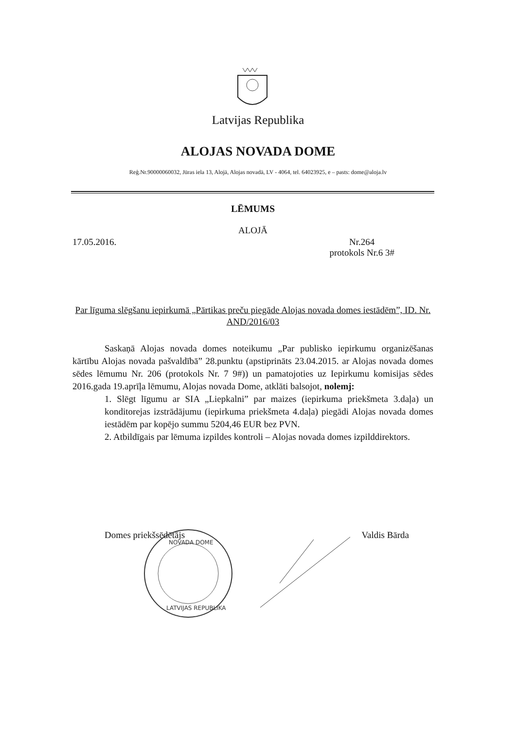Latvijas Republika
ALOJAS NOVADA DOME
Reģ.Nr.90000060032, Jūras iela 13, Alojā, Alojas novadā, LV - 4064, tel. 64023925, e – pasts: dome@aloja.lv
LĒMUMS
ALOJĀ
17.05.2016. Nr.264
protokols Nr.6 3#
Par līguma slēgšanu iepirkumā „Pārtikas preču piegāde Alojas novada domes iestādēm”, ID. Nr. AND/2016/03
Saskaņā Alojas novada domes noteikumu „Par publisko iepirkumu organizēšanas kārtību Alojas novada pašvaldībā” 28.punktu (apstiprināts 23.04.2015. ar Alojas novada domes sēdes lēmumu Nr. 206 (protokols Nr. 7 9#)) un pamatojoties uz Iepirkumu komisijas sēdes 2016.gada 19.aprīļa lēmumu, Alojas novada Dome, atklāti balsojot, nolemj:
1. Slēgt līgumu ar SIA „Liepkalni” par maizes (iepirkuma priekšmeta 3.daļa) un konditorejas izstrādājumu (iepirkuma priekšmeta 4.daļa) piegādi Alojas novada domes iestādēm par kopējo summu 5204,46 EUR bez PVN.
2. Atbildīgais par lēmuma izpildes kontroli – Alojas novada domes izpilddirektors.
Domes priekšsēdētājs Valdis Bārda
NOVADA DOME
LATVIJAS REPUBLIKA